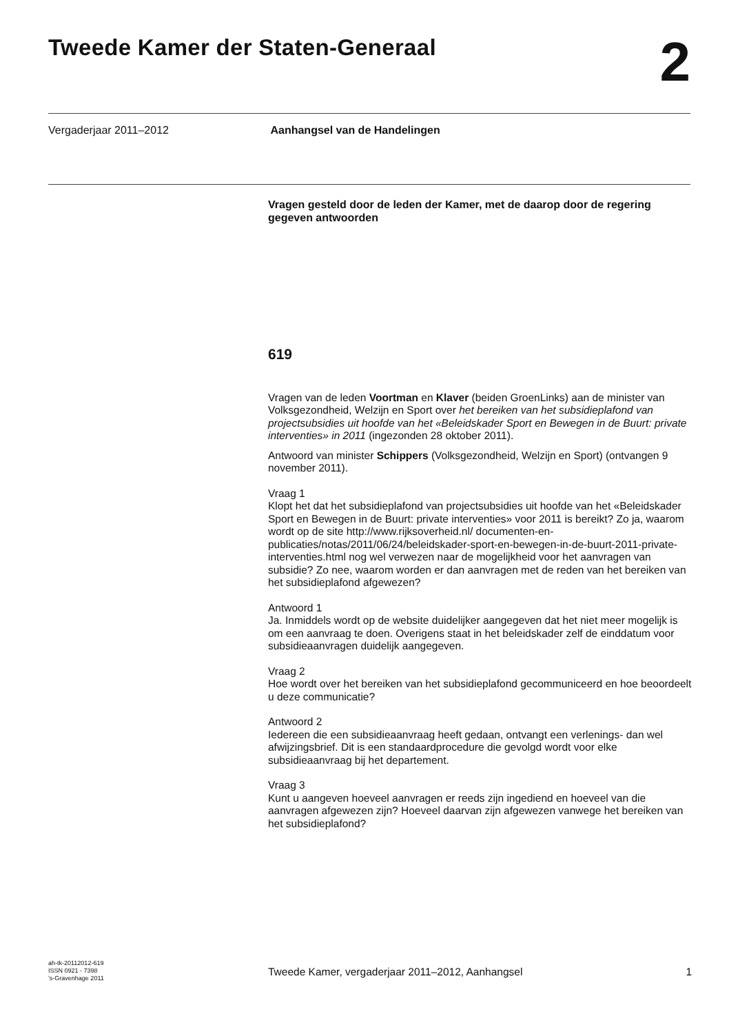Tweede Kamer der Staten-Generaal
2
Vergaderjaar 2011–2012 Aanhangsel van de Handelingen
Vragen gesteld door de leden der Kamer, met de daarop door de regering gegeven antwoorden
619
Vragen van de leden Voortman en Klaver (beiden GroenLinks) aan de minister van Volksgezondheid, Welzijn en Sport over het bereiken van het subsidieplafond van projectsubsidies uit hoofde van het «Beleidskader Sport en Bewegen in de Buurt: private interventies» in 2011 (ingezonden 28 oktober 2011).
Antwoord van minister Schippers (Volksgezondheid, Welzijn en Sport) (ontvangen 9 november 2011).
Vraag 1
Klopt het dat het subsidieplafond van projectsubsidies uit hoofde van het «Beleidskader Sport en Bewegen in de Buurt: private interventies» voor 2011 is bereikt? Zo ja, waarom wordt op de site http://www.rijksoverheid.nl/ documenten-en-publicaties/notas/2011/06/24/beleidskader-sport-en-bewegen-in-de-buurt-2011-private-interventies.html nog wel verwezen naar de mogelijkheid voor het aanvragen van subsidie? Zo nee, waarom worden er dan aanvragen met de reden van het bereiken van het subsidieplafond afgewezen?
Antwoord 1
Ja. Inmiddels wordt op de website duidelijker aangegeven dat het niet meer mogelijk is om een aanvraag te doen. Overigens staat in het beleidskader zelf de einddatum voor subsidieaanvragen duidelijk aangegeven.
Vraag 2
Hoe wordt over het bereiken van het subsidieplafond gecommuniceerd en hoe beoordeelt u deze communicatie?
Antwoord 2
Iedereen die een subsidieaanvraag heeft gedaan, ontvangt een verlenings- dan wel afwijzingsbrief. Dit is een standaardprocedure die gevolgd wordt voor elke subsidieaanvraag bij het departement.
Vraag 3
Kunt u aangeven hoeveel aanvragen er reeds zijn ingediend en hoeveel van die aanvragen afgewezen zijn? Hoeveel daarvan zijn afgewezen vanwege het bereiken van het subsidieplafond?
ah-tk-20112012-619
ISSN 0921 - 7398
’s-Gravenhage 2011
Tweede Kamer, vergaderjaar 2011–2012, Aanhangsel 1